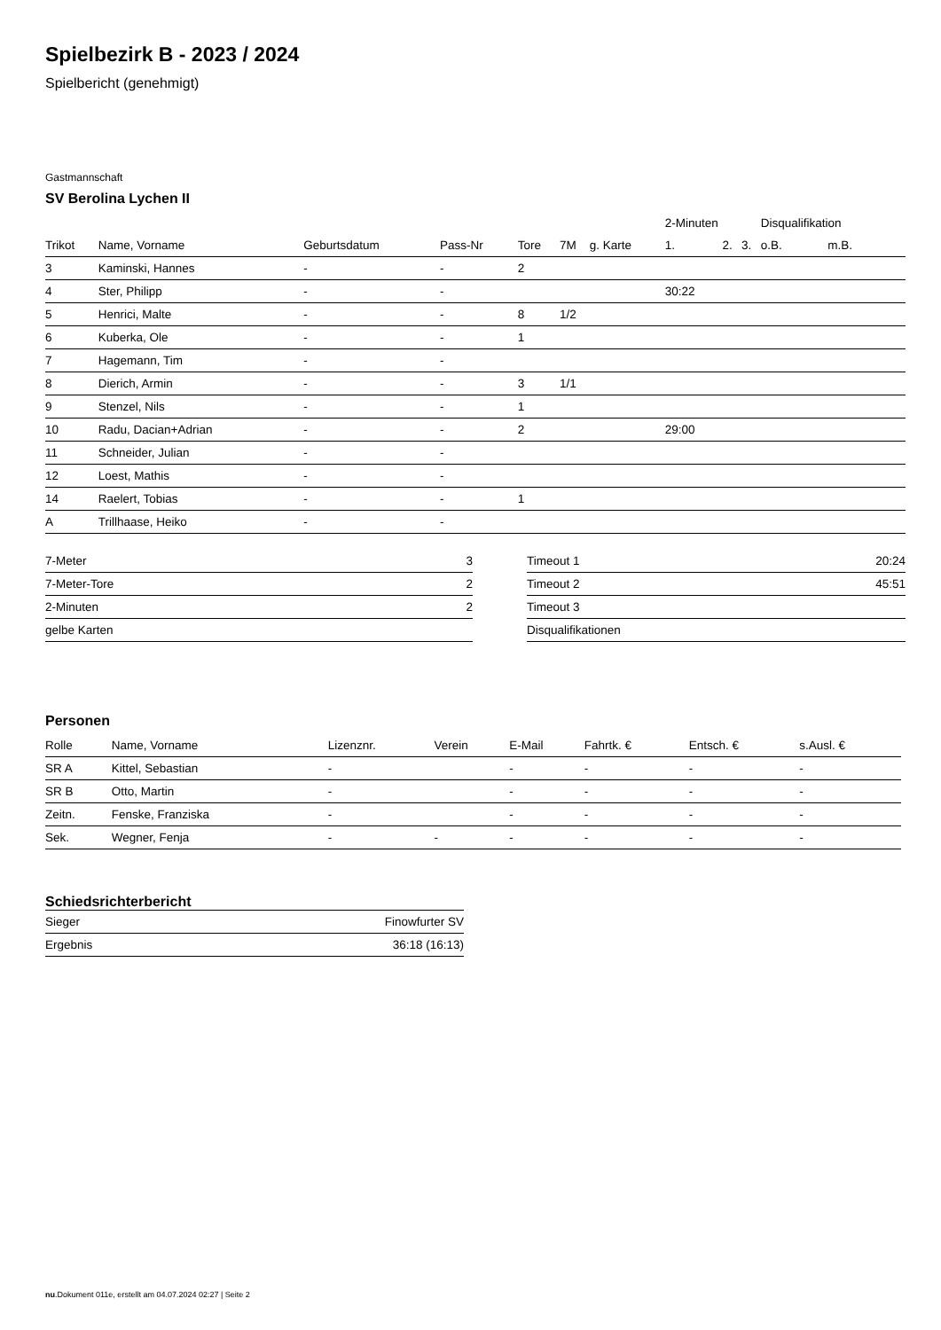Spielbezirk B - 2023 / 2024
Spielbericht (genehmigt)
Gastmannschaft
SV Berolina Lychen II
| | | | | | | | 2-Minuten | | | Disqualifikation | |
| --- | --- | --- | --- | --- | --- | --- | --- | --- | --- | --- | --- |
| Trikot | Name, Vorname | Geburtsdatum | Pass-Nr | Tore | 7M | g. Karte | 1. | 2. | 3. | o.B. | m.B. |
| 3 | Kaminski, Hannes | - | - | 2 | | | | | | | |
| 4 | Ster, Philipp | - | - | | | | 30:22 | | | | |
| 5 | Henrici, Malte | - | - | 8 | 1/2 | | | | | | |
| 6 | Kuberka, Ole | - | - | 1 | | | | | | | |
| 7 | Hagemann, Tim | - | - | | | | | | | | |
| 8 | Dierich, Armin | - | - | 3 | 1/1 | | | | | | |
| 9 | Stenzel, Nils | - | - | 1 | | | | | | | |
| 10 | Radu, Dacian+Adrian | - | - | 2 | | | 29:00 | | | | |
| 11 | Schneider, Julian | - | - | | | | | | | | |
| 12 | Loest, Mathis | - | - | | | | | | | | |
| 14 | Raelert, Tobias | - | - | 1 | | | | | | | |
| A | Trillhaase, Heiko | - | - | | | | | | | | |
| 7-Meter | 3 |
| 7-Meter-Tore | 2 |
| 2-Minuten | 2 |
| gelbe Karten | |
| Timeout 1 | 20:24 |
| Timeout 2 | 45:51 |
| Timeout 3 | |
| Disqualifikationen | |
Personen
| Rolle | Name, Vorname | Lizenznr. | Verein | E-Mail | Fahrtk. € | Entsch. € | s.Ausl. € |
| --- | --- | --- | --- | --- | --- | --- | --- |
| SR A | Kittel, Sebastian | - | | - | - | - | - |
| SR B | Otto, Martin | - | | - | - | - | - |
| Zeitn. | Fenske, Franziska | - | | - | - | - | - |
| Sek. | Wegner, Fenja | - | - | - | - | - | - |
Schiedsrichterbericht
| Sieger | Finowfurter SV |
| Ergebnis | 36:18 (16:13) |
nu.Dokument 011e, erstellt am 04.07.2024 02:27 | Seite 2